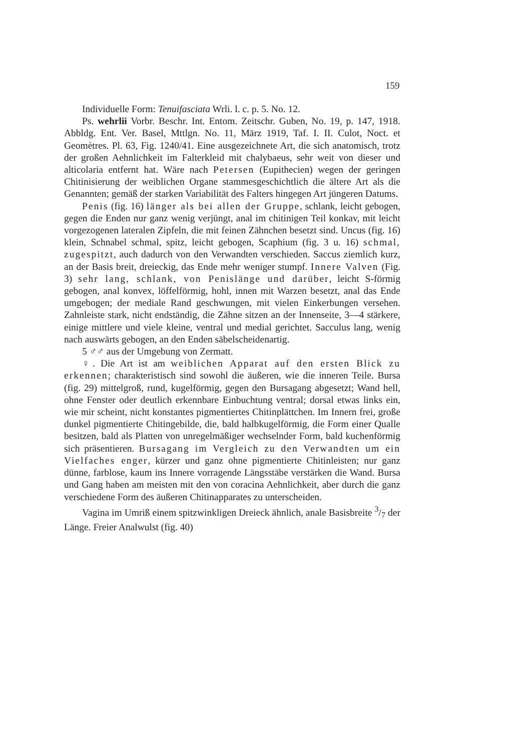159
Individuelle Form: Tenuifasciata Wrli. l. c. p. 5. No. 12.
Ps. wehrlii Vorbr. Beschr. Int. Entom. Zeitschr. Guben, No. 19, p. 147, 1918. Abbldg. Ent. Ver. Basel, Mttlgn. No. 11, März 1919, Taf. I. II. Culot, Noct. et Geomètres. Pl. 63, Fig. 1240/41. Eine ausgezeichnete Art, die sich anatomisch, trotz der großen Aehnlichkeit im Falterkleid mit chalybaeus, sehr weit von dieser und alticolaria entfernt hat. Wäre nach Petersen (Eupithecien) wegen der geringen Chitinisierung der weiblichen Organe stammesgeschichtlich die ältere Art als die Genannten; gemäß der starken Variabilität des Falters hingegen Art jüngeren Datums.
Penis (fig. 16) länger als bei allen der Gruppe, schlank, leicht gebogen, gegen die Enden nur ganz wenig verjüngt, anal im chitinigen Teil konkav, mit leicht vorgezogenen lateralen Zipfeln, die mit feinen Zähnchen besetzt sind. Uncus (fig. 16) klein, Schnabel schmal, spitz, leicht gebogen, Scaphium (fig. 3 u. 16) schmal, zugespitzt, auch dadurch von den Verwandten verschieden. Saccus ziemlich kurz, an der Basis breit, dreieckig, das Ende mehr weniger stumpf. Innere Valven (Fig. 3) sehr lang, schlank, von Penislänge und darüber, leicht S-förmig gebogen, anal konvex, löffelförmig, hohl, innen mit Warzen besetzt, anal das Ende umgebogen; der mediale Rand geschwungen, mit vielen Einkerbungen versehen. Zahnleiste stark, nicht endständig, die Zähne sitzen an der Innenseite, 3—4 stärkere, einige mittlere und viele kleine, ventral und medial gerichtet. Sacculus lang, wenig nach auswärts gebogen, an den Enden säbelscheidenartig.
5 ♂♂ aus der Umgebung von Zermatt.
♀. Die Art ist am weiblichen Apparat auf den ersten Blick zu erkennen; charakteristisch sind sowohl die äußeren, wie die inneren Teile. Bursa (fig. 29) mittelgroß, rund, kugelförmig, gegen den Bursagang abgesetzt; Wand hell, ohne Fenster oder deutlich erkennbare Einbuchtung ventral; dorsal etwas links ein, wie mir scheint, nicht konstantes pigmentiertes Chitinplättchen. Im Innern frei, große dunkel pigmentierte Chitingebilde, die, bald halbkugelförmig, die Form einer Qualle besitzen, bald als Platten von unregelmäßiger wechselnder Form, bald kuchenförmig sich präsentieren. Bursagang im Vergleich zu den Verwandten um ein Vielfaches enger, kürzer und ganz ohne pigmentierte Chitinleisten; nur ganz dünne, farblose, kaum ins Innere vorragende Längsstäbe verstärken die Wand. Bursa und Gang haben am meisten mit den von coracina Aehnlichkeit, aber durch die ganz verschiedene Form des äußeren Chitinapparates zu unterscheiden.
Vagina im Umriß einem spitzwinkligen Dreieck ähnlich, anale Basisbreite 3/7 der Länge. Freier Analwulst (fig. 40)